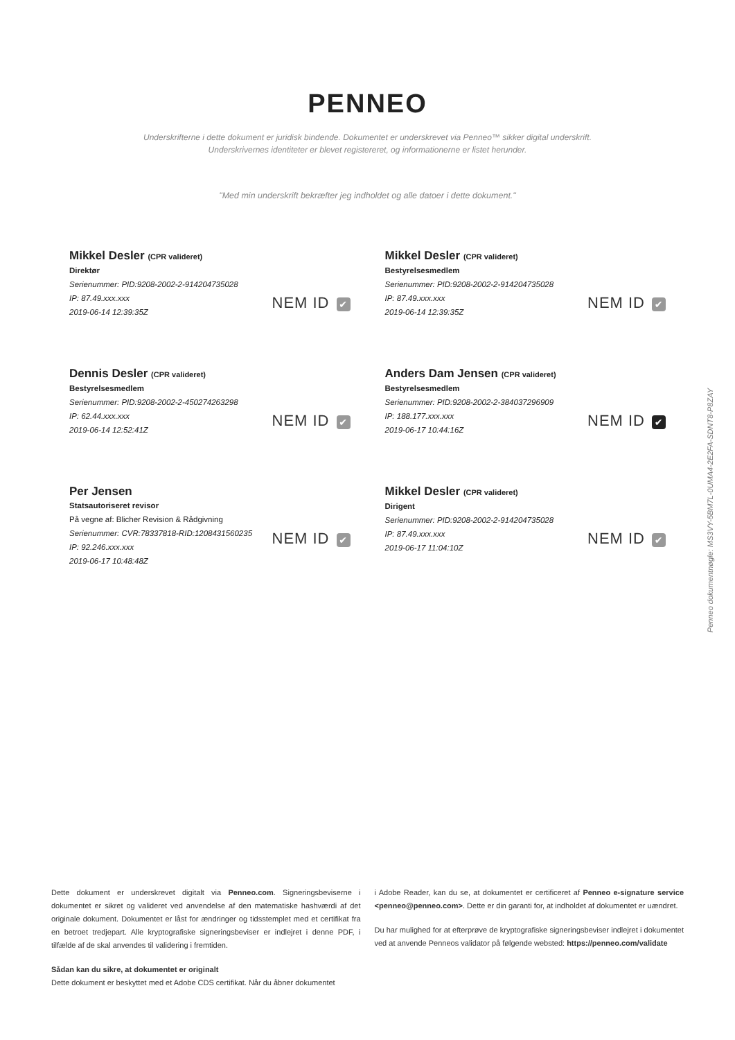PENNEO
Underskrifterne i dette dokument er juridisk bindende. Dokumentet er underskrevet via Penneo™ sikker digital underskrift.
Underskrivernes identiteter er blevet registereret, og informationerne er listet herunder.
"Med min underskrift bekræfter jeg indholdet og alle datoer i dette dokument."
Mikkel Desler (CPR valideret)
Direktør
Serienummer: PID:9208-2002-2-914204735028
IP: 87.49.xxx.xxx
2019-06-14 12:39:35Z
NEM ID ✔
Mikkel Desler (CPR valideret)
Bestyrelsesmedlem
Serienummer: PID:9208-2002-2-914204735028
IP: 87.49.xxx.xxx
2019-06-14 12:39:35Z
NEM ID ✔
Dennis Desler (CPR valideret)
Bestyrelsesmedlem
Serienummer: PID:9208-2002-2-450274263298
IP: 62.44.xxx.xxx
2019-06-14 12:52:41Z
NEM ID ✔
Anders Dam Jensen (CPR valideret)
Bestyrelsesmedlem
Serienummer: PID:9208-2002-2-384037296909
IP: 188.177.xxx.xxx
2019-06-17 10:44:16Z
NEM ID ✔
Per Jensen
Statsautoriseret revisor
På vegne af: Blicher Revision & Rådgivning
Serienummer: CVR:78337818-RID:1208431560235
IP: 92.246.xxx.xxx
2019-06-17 10:48:48Z
NEM ID ✔
Mikkel Desler (CPR valideret)
Dirigent
Serienummer: PID:9208-2002-2-914204735028
IP: 87.49.xxx.xxx
2019-06-17 11:04:10Z
NEM ID ✔
Penneo dokumentnøgle: MS3VY-5BM7L-0UMA4-2E2FA-SDNT8-P8ZAY
Dette dokument er underskrevet digitalt via Penneo.com. Signeringsbeviserne i dokumentet er sikret og valideret ved anvendelse af den matematiske hashværdi af det originale dokument. Dokumentet er låst for ændringer og tidsstemplet med et certifikat fra en betroet tredjepart. Alle kryptografiske signeringsbeviser er indlejret i denne PDF, i tilfælde af de skal anvendes til validering i fremtiden.
Sådan kan du sikre, at dokumentet er originalt
Dette dokument er beskyttet med et Adobe CDS certifikat. Når du åbner dokumentet
i Adobe Reader, kan du se, at dokumentet er certificeret af Penneo e-signature service <penneo@penneo.com>. Dette er din garanti for, at indholdet af dokumentet er uændret.
Du har mulighed for at efterprøve de kryptografiske signeringsbeviser indlejret i dokumentet ved at anvende Penneos validator på følgende websted: https://penneo.com/validate